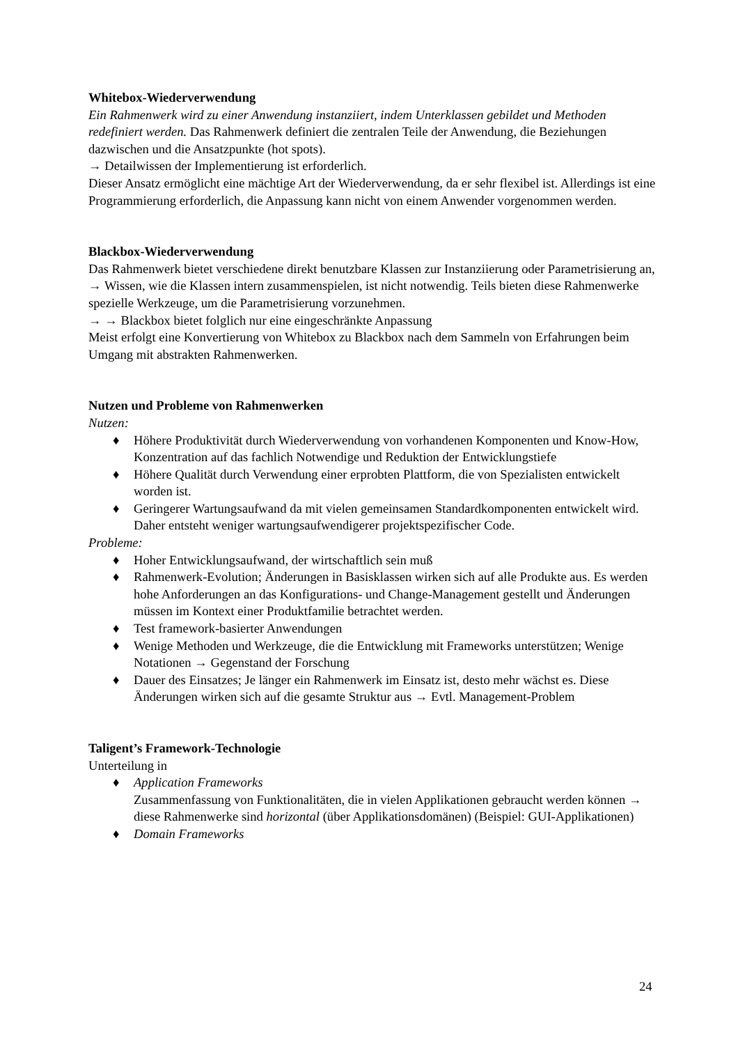Whitebox-Wiederverwendung
Ein Rahmenwerk wird zu einer Anwendung instanziiert, indem Unterklassen gebildet und Methoden redefiniert werden. Das Rahmenwerk definiert die zentralen Teile der Anwendung, die Beziehungen dazwischen und die Ansatzpunkte (hot spots).
→ Detailwissen der Implementierung ist erforderlich.
Dieser Ansatz ermöglicht eine mächtige Art der Wiederverwendung, da er sehr flexibel ist. Allerdings ist eine Programmierung erforderlich, die Anpassung kann nicht von einem Anwender vorgenommen werden.
Blackbox-Wiederverwendung
Das Rahmenwerk bietet verschiedene direkt benutzbare Klassen zur Instanziierung oder Parametrisierung an,
→ Wissen, wie die Klassen intern zusammenspielen, ist nicht notwendig. Teils bieten diese Rahmenwerke spezielle Werkzeuge, um die Parametrisierung vorzunehmen.
→ → Blackbox bietet folglich nur eine eingeschränkte Anpassung
Meist erfolgt eine Konvertierung von Whitebox zu Blackbox nach dem Sammeln von Erfahrungen beim Umgang mit abstrakten Rahmenwerken.
Nutzen und Probleme von Rahmenwerken
Nutzen:
♦ Höhere Produktivität durch Wiederverwendung von vorhandenen Komponenten und Know-How, Konzentration auf das fachlich Notwendige und Reduktion der Entwicklungstiefe
♦ Höhere Qualität durch Verwendung einer erprobten Plattform, die von Spezialisten entwickelt worden ist.
♦ Geringerer Wartungsaufwand da mit vielen gemeinsamen Standardkomponenten entwickelt wird. Daher entsteht weniger wartungsaufwendigerer projektspezifischer Code.
Probleme:
♦ Hoher Entwicklungsaufwand, der wirtschaftlich sein muß
♦ Rahmenwerk-Evolution; Änderungen in Basisklassen wirken sich auf alle Produkte aus. Es werden hohe Anforderungen an das Konfigurations- und Change-Management gestellt und Änderungen müssen im Kontext einer Produktfamilie betrachtet werden.
♦ Test framework-basierter Anwendungen
♦ Wenige Methoden und Werkzeuge, die die Entwicklung mit Frameworks unterstützen; Wenige Notationen → Gegenstand der Forschung
♦ Dauer des Einsatzes; Je länger ein Rahmenwerk im Einsatz ist, desto mehr wächst es. Diese Änderungen wirken sich auf die gesamte Struktur aus → Evtl. Management-Problem
Taligent’s Framework-Technologie
Unterteilung in
♦ Application Frameworks
Zusammenfassung von Funktionalitäten, die in vielen Applikationen gebraucht werden können → diese Rahmenwerke sind horizontal (über Applikationsdomänen) (Beispiel: GUI-Applikationen)
♦ Domain Frameworks
24